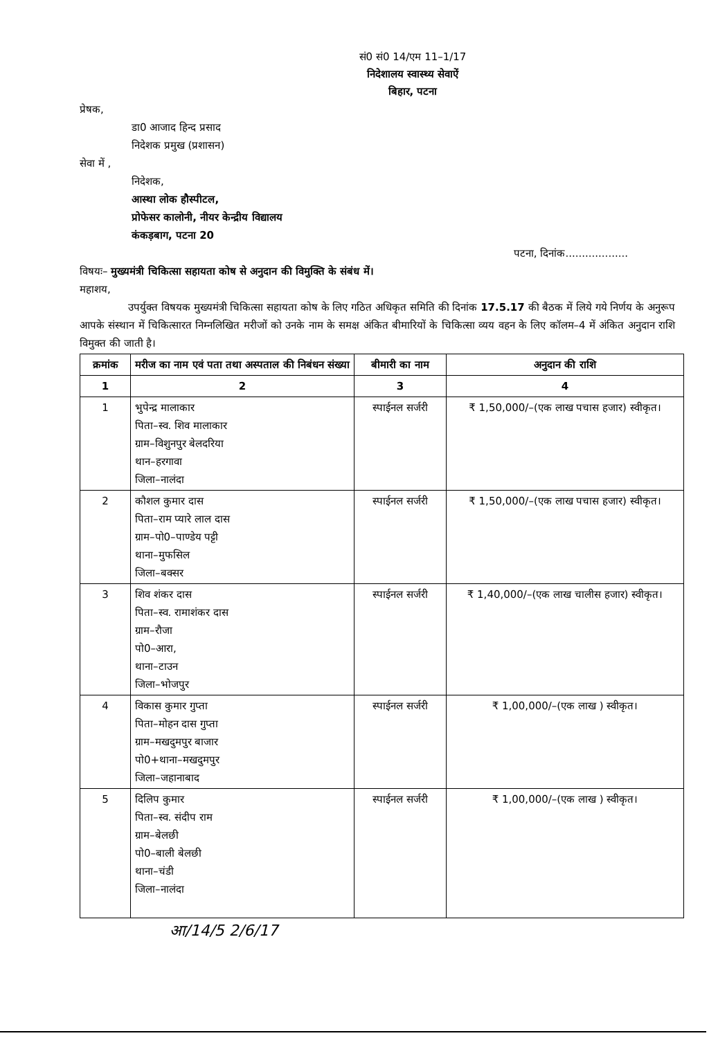सं0 सं0 14/एम 11–1/17
निदेशालय स्वास्थ्य सेवाऐं
बिहार, पटना
प्रेषक,
डा0 आजाद हिन्द प्रसाद
निदेशक प्रमुख (प्रशासन)
सेवा में ,
निदेशक,
आस्था लोक हौस्पीटल,
प्रोफेसर कालोनी, नीयर केन्द्रीय विद्यालय
कंकड़बाग, पटना 20
पटना, दिनांक...................
विषयः– मुख्यमंत्री चिकित्सा सहायता कोष से अनुदान की विमुक्ति के संबंध में।
महाशय,
उपर्युक्त विषयक मुख्यमंत्री चिकित्सा सहायता कोष के लिए गठित अधिकृत समिति की दिनांक 17.5.17 की बैठक में लिये गये निर्णय के अनुरूप आपके संस्थान में चिकित्सारत निम्नलिखित मरीजों को उनके नाम के समक्ष अंकित बीमारियों के चिकित्सा व्यय वहन के लिए कॉलम–4 में अंकित अनुदान राशि विमुक्त की जाती है।
| क्रमांक | मरीज का नाम एवं पता तथा अस्पताल की निबंधन संख्या | बीमारी का नाम | अनुदान की राशि |
| --- | --- | --- | --- |
| 1 | 2 | 3 | 4 |
| 1 | भुपेन्द्र मालाकार पिता–स्व. शिव मालाकार ग्राम–विशुनपुर बेलदरिया थान–हरगावा जिला–नालंदा | स्पाईनल सर्जरी | ₹ 1,50,000/–(एक लाख पचास हजार) स्वीकृत। |
| 2 | कौशल कुमार दास पिता–राम प्यारे लाल दास ग्राम–पो0–पाण्डेय पट्टी थाना–मुफसिल जिला–बक्सर | स्पाईनल सर्जरी | ₹ 1,50,000/–(एक लाख पचास हजार) स्वीकृत। |
| 3 | शिव शंकर दास पिता–स्व. रामाशंकर दास ग्राम–रौजा पो0–आरा, थाना–टाउन जिला–भोजपुर | स्पाईनल सर्जरी | ₹ 1,40,000/–(एक लाख चालीस हजार) स्वीकृत। |
| 4 | विकास कुमार गुप्ता पिता–मोहन दास गुप्ता ग्राम–मखदुमपुर बाजार पो0+थाना–मखदुमपुर जिला–जहानाबाद | स्पाईनल सर्जरी | ₹ 1,00,000/–(एक लाख ) स्वीकृत। |
| 5 | दिलिप कुमार पिता–स्व. संदीप राम ग्राम–बेलछी पो0–बाली बेलछी थाना–चंडी जिला–नालंदा | स्पाईनल सर्जरी | ₹ 1,00,000/–(एक लाख ) स्वीकृत। |
आ/14/5 2/6/17